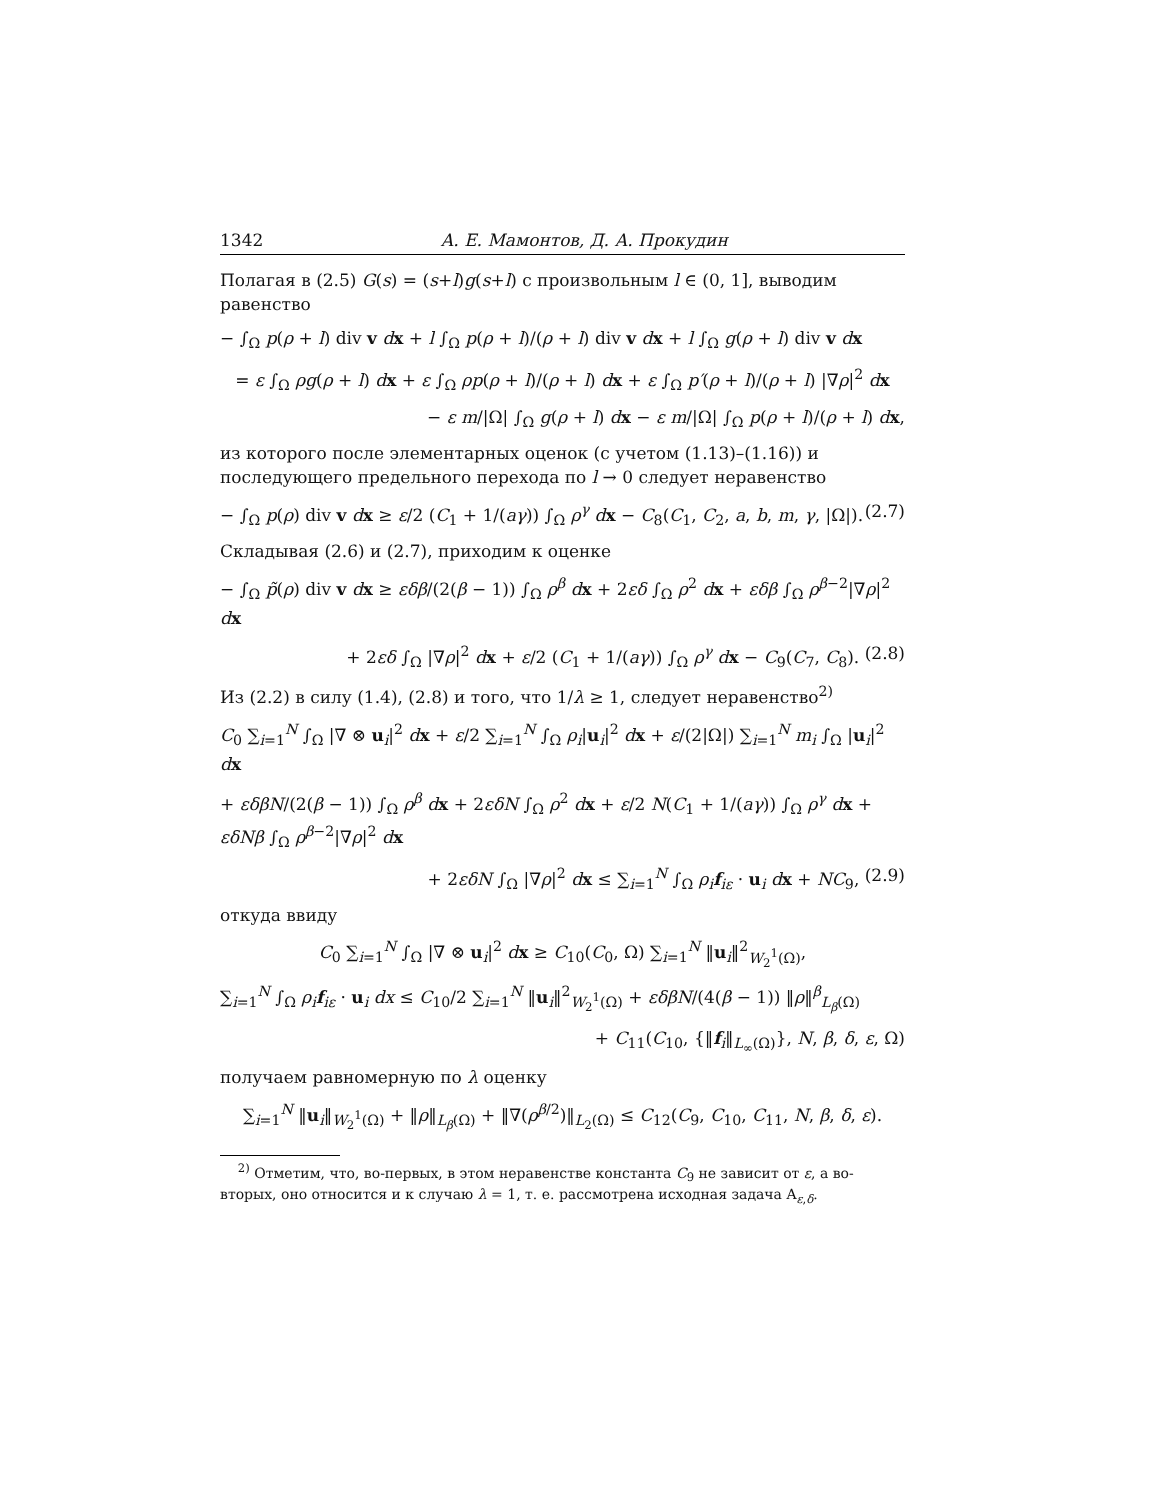1342 А. Е. Мамонтов, Д. А. Прокудин
Полагая в (2.5) G(s) = (s+l)g(s+l) с произвольным l ∈ (0, 1], выводим равенство
− ∫<sub>Ω</sub> p(ρ + l) div v dx + l ∫<sub>Ω</sub> p(ρ + l)/(ρ + l) div v dx + l ∫<sub>Ω</sub> g(ρ + l) div v dx
= ε ∫<sub>Ω</sub> ρg(ρ + l) dx + ε ∫<sub>Ω</sub> ρp(ρ + l)/(ρ + l) dx + ε ∫<sub>Ω</sub> p′(ρ + l)/(ρ + l) |∇ρ|<sup>2</sup> dx
− ε m/|Ω| ∫<sub>Ω</sub> g(ρ + l) dx − ε m/|Ω| ∫<sub>Ω</sub> p(ρ + l)/(ρ + l) dx,
из которого после элементарных оценок (с учетом (1.13)–(1.16)) и последующего предельного перехода по l → 0 следует неравенство
− ∫<sub>Ω</sub> p(ρ) div v dx ≥ ε/2 (C<sub>1</sub> + 1/(aγ)) ∫<sub>Ω</sub> ρ<sup>γ</sup> dx − C<sub>8</sub>(C<sub>1</sub>, C<sub>2</sub>, a, b, m, γ, |Ω|). (2.7)
Складывая (2.6) и (2.7), приходим к оценке
− ∫<sub>Ω</sub> p̃(ρ) div v dx ≥ εδβ/(2(β − 1)) ∫<sub>Ω</sub> ρ<sup>β</sup> dx + 2εδ ∫<sub>Ω</sub> ρ<sup>2</sup> dx + εδβ ∫<sub>Ω</sub> ρ<sup>β−2</sup>|∇ρ|<sup>2</sup> dx
+ 2εδ ∫<sub>Ω</sub> |∇ρ|<sup>2</sup> dx + ε/2 (C<sub>1</sub> + 1/(aγ)) ∫<sub>Ω</sub> ρ<sup>γ</sup> dx − C<sub>9</sub>(C<sub>7</sub>, C<sub>8</sub>). (2.8)
Из (2.2) в силу (1.4), (2.8) и того, что 1/λ ≥ 1, следует неравенство<sup>2)</sup>
C<sub>0</sub> ∑<sub>i=1</sub><sup>N</sup> ∫<sub>Ω</sub> |∇ ⊗ u<sub>i</sub>|<sup>2</sup> dx + ε/2 ∑<sub>i=1</sub><sup>N</sup> ∫<sub>Ω</sub> ρ<sub>i</sub>|u<sub>i</sub>|<sup>2</sup> dx + ε/(2|Ω|) ∑<sub>i=1</sub><sup>N</sup> m<sub>i</sub> ∫<sub>Ω</sub> |u<sub>i</sub>|<sup>2</sup> dx
+ εδβN/(2(β − 1)) ∫<sub>Ω</sub> ρ<sup>β</sup> dx + 2εδN ∫<sub>Ω</sub> ρ<sup>2</sup> dx + ε/2 N(C<sub>1</sub> + 1/(aγ)) ∫<sub>Ω</sub> ρ<sup>γ</sup> dx + εδNβ ∫<sub>Ω</sub> ρ<sup>β−2</sup>|∇ρ|<sup>2</sup> dx
+ 2εδN ∫<sub>Ω</sub> |∇ρ|<sup>2</sup> dx ≤ ∑<sub>i=1</sub><sup>N</sup> ∫<sub>Ω</sub> ρ<sub>i</sub>f<sub>iε</sub> · u<sub>i</sub> dx + NC<sub>9</sub>, (2.9)
откуда ввиду
C<sub>0</sub> ∑<sub>i=1</sub><sup>N</sup> ∫<sub>Ω</sub> |∇ ⊗ u<sub>i</sub>|<sup>2</sup> dx ≥ C<sub>10</sub>(C<sub>0</sub>, Ω) ∑<sub>i=1</sub><sup>N</sup> ‖u<sub>i</sub>‖<sup>2</sup><sub>W<sub>2</sub><sup>1</sup>(Ω)</sub>,
∑<sub>i=1</sub><sup>N</sup> ∫<sub>Ω</sub> ρ<sub>i</sub>f<sub>iε</sub> · u<sub>i</sub> dx ≤ C<sub>10</sub>/2 ∑<sub>i=1</sub><sup>N</sup> ‖u<sub>i</sub>‖<sup>2</sup><sub>W<sub>2</sub><sup>1</sup>(Ω)</sub> + εδβN/(4(β − 1)) ‖ρ‖<sup>β</sup><sub>L<sub>β</sub>(Ω)</sub>
+ C<sub>11</sub>(C<sub>10</sub>, {‖f<sub>i</sub>‖<sub>L<sub>∞</sub>(Ω)</sub>}, N, β, δ, ε, Ω)
получаем равномерную по λ оценку
∑<sub>i=1</sub><sup>N</sup> ‖u<sub>i</sub>‖<sub>W<sub>2</sub><sup>1</sup>(Ω)</sub> + ‖ρ‖<sub>L<sub>β</sub>(Ω)</sub> + ‖∇(ρ<sup>β/2</sup>)‖<sub>L<sub>2</sub>(Ω)</sub> ≤ C<sub>12</sub>(C<sub>9</sub>, C<sub>10</sub>, C<sub>11</sub>, N, β, δ, ε).
<sup>2)</sup> Отметим, что, во-первых, в этом неравенстве константа C<sub>9</sub> не зависит от ε, а во-вторых, оно относится и к случаю λ = 1, т. е. рассмотрена исходная задача A<sub>ε,δ</sub>.